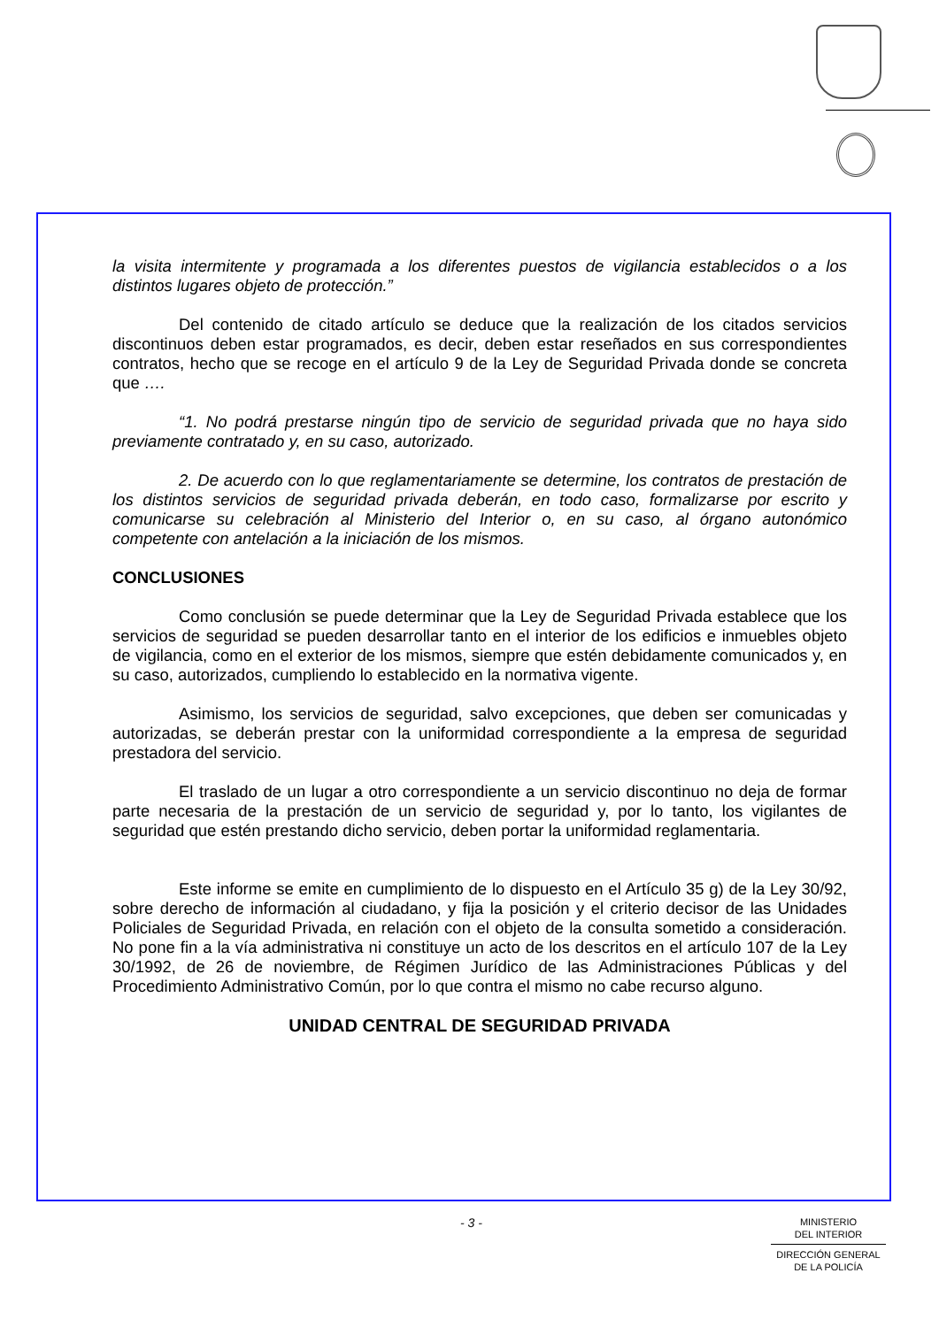la visita intermitente y programada a los diferentes puestos de vigilancia establecidos o a los distintos lugares objeto de protección.”
Del contenido de citado artículo se deduce que la realización de los citados servicios discontinuos deben estar programados, es decir, deben estar reseñados en sus correspondientes contratos, hecho que se recoge en el artículo 9 de la Ley de Seguridad Privada donde se concreta que ….
“1. No podrá prestarse ningún tipo de servicio de seguridad privada que no haya sido previamente contratado y, en su caso, autorizado.
2. De acuerdo con lo que reglamentariamente se determine, los contratos de prestación de los distintos servicios de seguridad privada deberán, en todo caso, formalizarse por escrito y comunicarse su celebración al Ministerio del Interior o, en su caso, al órgano autonómico competente con antelación a la iniciación de los mismos.
CONCLUSIONES
Como conclusión se puede determinar que la Ley de Seguridad Privada establece que los servicios de seguridad se pueden desarrollar tanto en el interior de los edificios e inmuebles objeto de vigilancia, como en el exterior de los mismos, siempre que estén debidamente comunicados y, en su caso, autorizados, cumpliendo lo establecido en la normativa vigente.
Asimismo, los servicios de seguridad, salvo excepciones, que deben ser comunicadas y autorizadas, se deberán prestar con la uniformidad correspondiente a la empresa de seguridad prestadora del servicio.
El traslado de un lugar a otro correspondiente a un servicio discontinuo no deja de formar parte necesaria de la prestación de un servicio de seguridad y, por lo tanto, los vigilantes de seguridad que estén prestando dicho servicio, deben portar la uniformidad reglamentaria.
Este informe se emite en cumplimiento de lo dispuesto en el Artículo 35 g) de la Ley 30/92, sobre derecho de información al ciudadano, y fija la posición y el criterio decisor de las Unidades Policiales de Seguridad Privada, en relación con el objeto de la consulta sometido a consideración. No pone fin a la vía administrativa ni constituye un acto de los descritos en el artículo 107 de la Ley 30/1992, de 26 de noviembre, de Régimen Jurídico de las Administraciones Públicas y del Procedimiento Administrativo Común, por lo que contra el mismo no cabe recurso alguno.
UNIDAD CENTRAL DE SEGURIDAD PRIVADA
- 3 -
MINISTERIO
DEL INTERIOR
DIRECCIÓN GENERAL
DE LA POLICÍA